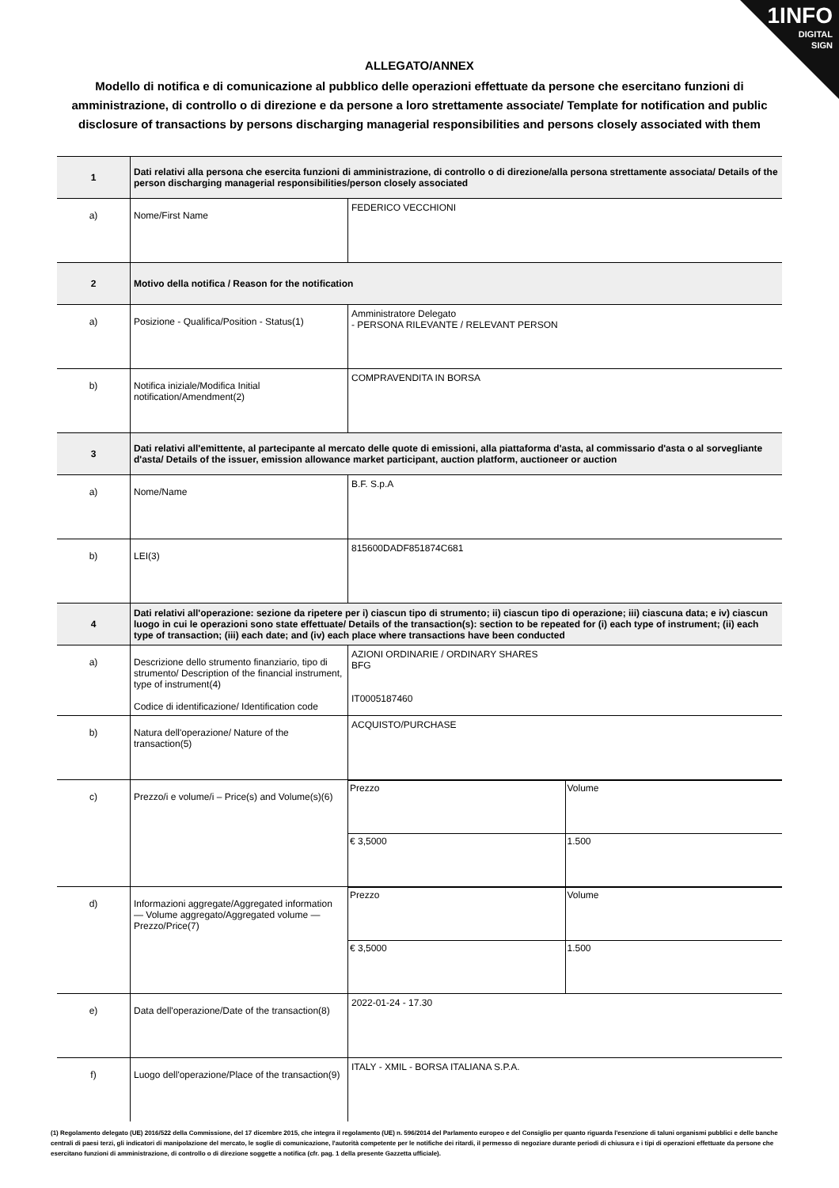1INFO
DIGITAL
SIGN
ALLEGATO/ANNEX
Modello di notifica e di comunicazione al pubblico delle operazioni effettuate da persone che esercitano funzioni di amministrazione, di controllo o di direzione e da persone a loro strettamente associate/ Template for notification and public disclosure of transactions by persons discharging managerial responsibilities and persons closely associated with them
| 1 | Dati relativi alla persona che esercita funzioni di amministrazione, di controllo o di direzione/alla persona strettamente associata/ Details of the person discharging managerial responsibilities/person closely associated | |
| a) | Nome/First Name | FEDERICO VECCHIONI |
| 2 | Motivo della notifica / Reason for the notification | |
| a) | Posizione - Qualifica/Position - Status(1) | Amministratore Delegato - PERSONA RILEVANTE / RELEVANT PERSON |
| b) | Notifica iniziale/Modifica Initial notification/Amendment(2) | COMPRAVENDITA IN BORSA |
| 3 | Dati relativi all'emittente, al partecipante al mercato delle quote di emissioni, alla piattaforma d'asta, al commissario d'asta o al sorvegliante d'asta/ Details of the issuer, emission allowance market participant, auction platform, auctioneer or auction | |
| a) | Nome/Name | B.F. S.p.A |
| b) | LEI(3) | 815600DADF851874C681 |
| 4 | Dati relativi all'operazione: sezione da ripetere per i) ciascun tipo di strumento; ii) ciascun tipo di operazione; iii) ciascuna data; e iv) ciascun luogo in cui le operazioni sono state effettuate/ Details of the transaction(s): section to be repeated for (i) each type of instrument; (ii) each type of transaction; (iii) each date; and (iv) each place where transactions have been conducted | |
| a) | Descrizione dello strumento finanziario, tipo di strumento/ Description of the financial instrument, type of instrument(4) Codice di identificazione/ Identification code | AZIONI ORDINARIE / ORDINARY SHARES BFG IT0005187460 |
| b) | Natura dell'operazione/ Nature of the transaction(5) | ACQUISTO/PURCHASE |
| c) | Prezzo/i e volume/i – Price(s) and Volume(s)(6) | / Prezzo / Volume / / € 3,5000 / 1.500 / |
| d) | Informazioni aggregate/Aggregated information — Volume aggregato/Aggregated volume — Prezzo/Price(7) | / Prezzo / Volume / / € 3,5000 / 1.500 / |
| e) | Data dell'operazione/Date of the transaction(8) | 2022-01-24 - 17.30 |
| f) | Luogo dell'operazione/Place of the transaction(9) | ITALY - XMIL - BORSA ITALIANA S.P.A. |
(1) Regolamento delegato (UE) 2016/522 della Commissione, del 17 dicembre 2015, che integra il regolamento (UE) n. 596/2014 del Parlamento europeo e del Consiglio per quanto riguarda l'esenzione di taluni organismi pubblici e delle banche centrali di paesi terzi, gli indicatori di manipolazione del mercato, le soglie di comunicazione, l'autorità competente per le notifiche dei ritardi, il permesso di negoziare durante periodi di chiusura e i tipi di operazioni effettuate da persone che esercitano funzioni di amministrazione, di controllo o di direzione soggette a notifica (cfr. pag. 1 della presente Gazzetta ufficiale).